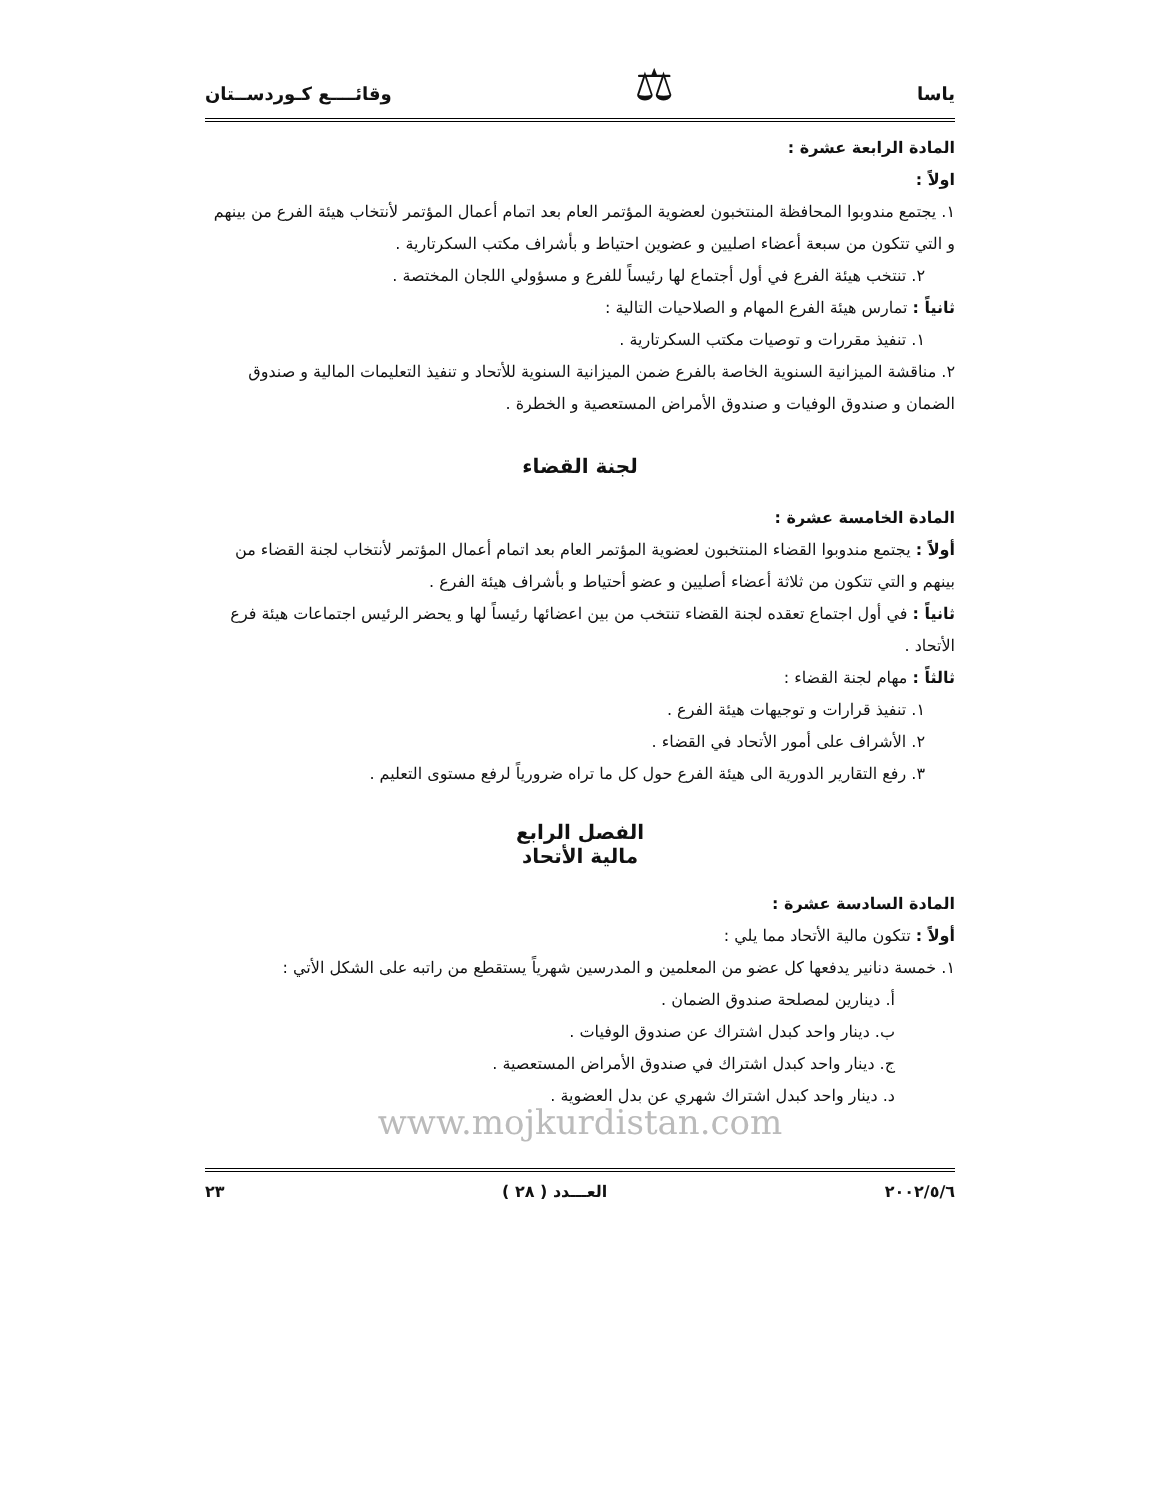ياسا ⚖ وقائــــع كـوردســتان
المادة الرابعة عشرة :
اولاً :
١. يجتمع مندوبوا المحافظة المنتخبون لعضوية المؤتمر العام بعد اتمام أعمال المؤتمر لأنتخاب هيئة الفرع من بينهم و التي تتكون من سبعة أعضاء اصليين و عضوين احتياط و بأشراف مكتب السكرتارية .
٢. تنتخب هيئة الفرع في أول أجتماع لها رئيساً للفرع و مسؤولي اللجان المختصة .
ثانياً : تمارس هيئة الفرع المهام و الصلاحيات التالية :
١. تنفيذ مقررات و توصيات مكتب السكرتارية .
٢. مناقشة الميزانية السنوية الخاصة بالفرع ضمن الميزانية السنوية للأتحاد و تنفيذ التعليمات المالية و صندوق الضمان و صندوق الوفيات و صندوق الأمراض المستعصية و الخطرة .
لجنة القضاء
المادة الخامسة عشرة :
أولاً : يجتمع مندوبوا القضاء المنتخبون لعضوية المؤتمر العام بعد اتمام أعمال المؤتمر لأنتخاب لجنة القضاء من بينهم و التي تتكون من ثلاثة أعضاء أصليين و عضو أحتياط و بأشراف هيئة الفرع .
ثانياً : في أول اجتماع تعقده لجنة القضاء تنتخب من بين اعضائها رئيساً لها و يحضر الرئيس اجتماعات هيئة فرع الأتحاد .
ثالثاً : مهام لجنة القضاء :
١. تنفيذ قرارات و توجيهات هيئة الفرع .
٢. الأشراف على أمور الأتحاد في القضاء .
٣. رفع التقارير الدورية الى هيئة الفرع حول كل ما تراه ضرورياً لرفع مستوى التعليم .
الفصل الرابع
مالية الأتحاد
المادة السادسة عشرة :
أولاً : تتكون مالية الأتحاد مما يلي :
١. خمسة دنانير يدفعها كل عضو من المعلمين و المدرسين شهرياً يستقطع من راتبه على الشكل الأتي :
أ. دينارين لمصلحة صندوق الضمان .
ب. دينار واحد كبدل اشتراك عن صندوق الوفيات .
ج. دينار واحد كبدل اشتراك في صندوق الأمراض المستعصية .
د. دينار واحد كبدل اشتراك شهري عن بدل العضوية .
www.mojkurdistan.com
٢٠٠٢/٥/٦ العـــدد ( ٢٨ ) ٢٣